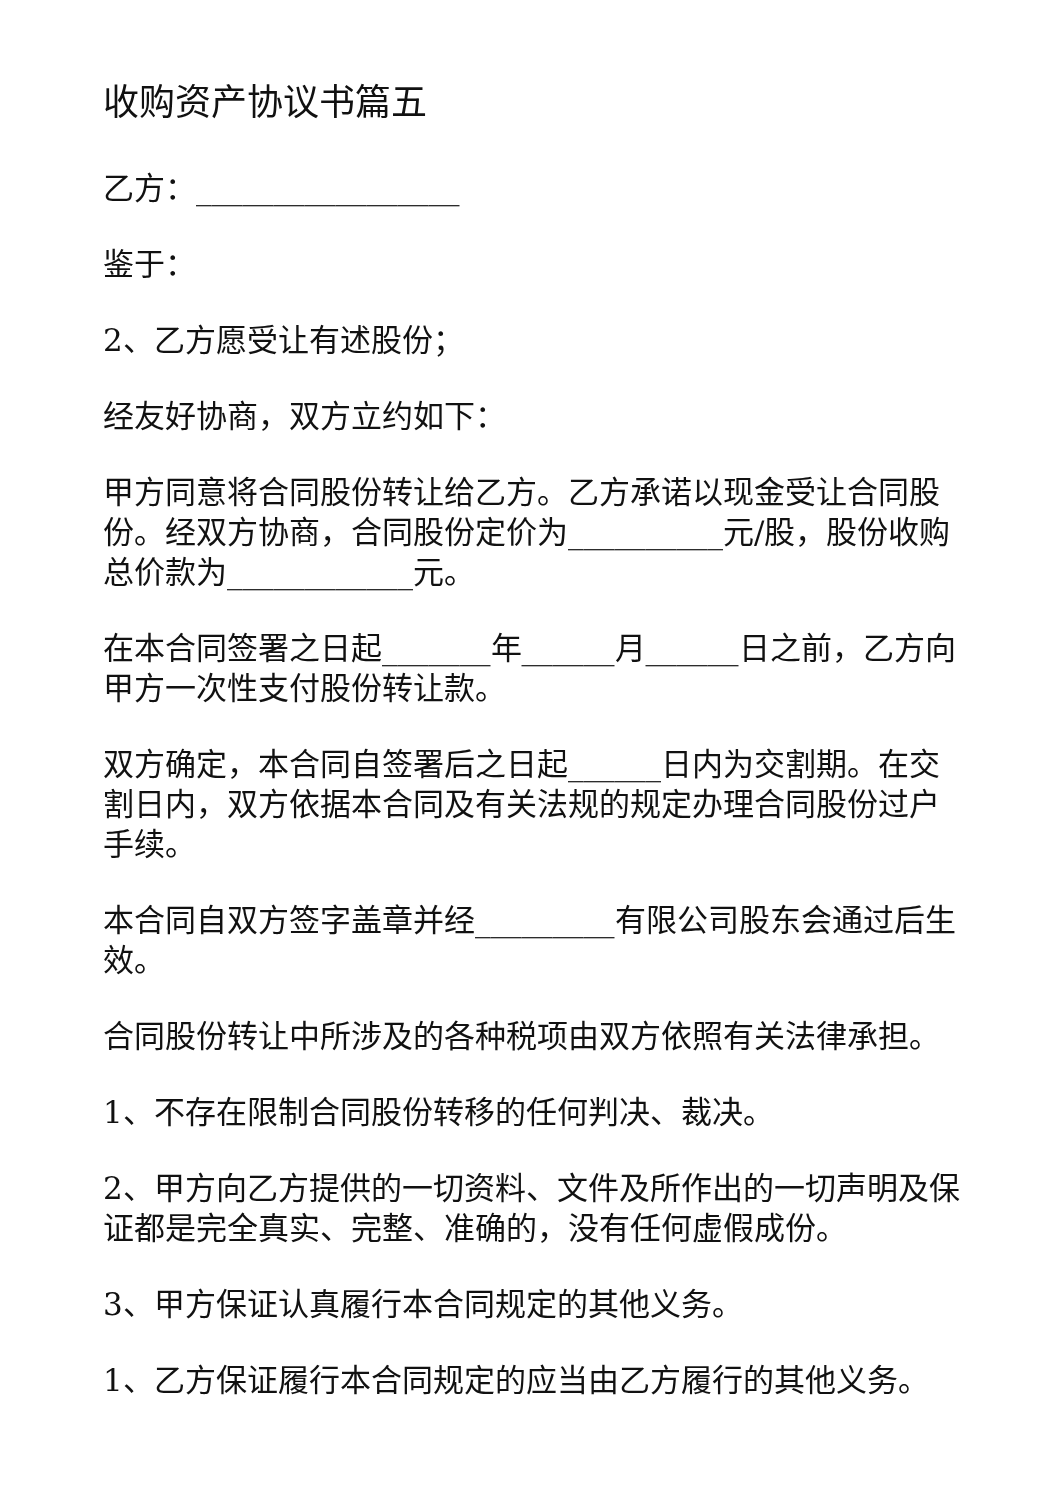收购资产协议书篇五
乙方：_________________
鉴于：
2、乙方愿受让有述股份；
经友好协商，双方立约如下：
甲方同意将合同股份转让给乙方。乙方承诺以现金受让合同股份。经双方协商，合同股份定价为__________元/股，股份收购总价款为____________元。
在本合同签署之日起_______年______月______日之前，乙方向甲方一次性支付股份转让款。
双方确定，本合同自签署后之日起______日内为交割期。在交割日内，双方依据本合同及有关法规的规定办理合同股份过户手续。
本合同自双方签字盖章并经_________有限公司股东会通过后生效。
合同股份转让中所涉及的各种税项由双方依照有关法律承担。
1、不存在限制合同股份转移的任何判决、裁决。
2、甲方向乙方提供的一切资料、文件及所作出的一切声明及保证都是完全真实、完整、准确的，没有任何虚假成份。
3、甲方保证认真履行本合同规定的其他义务。
1、乙方保证履行本合同规定的应当由乙方履行的其他义务。